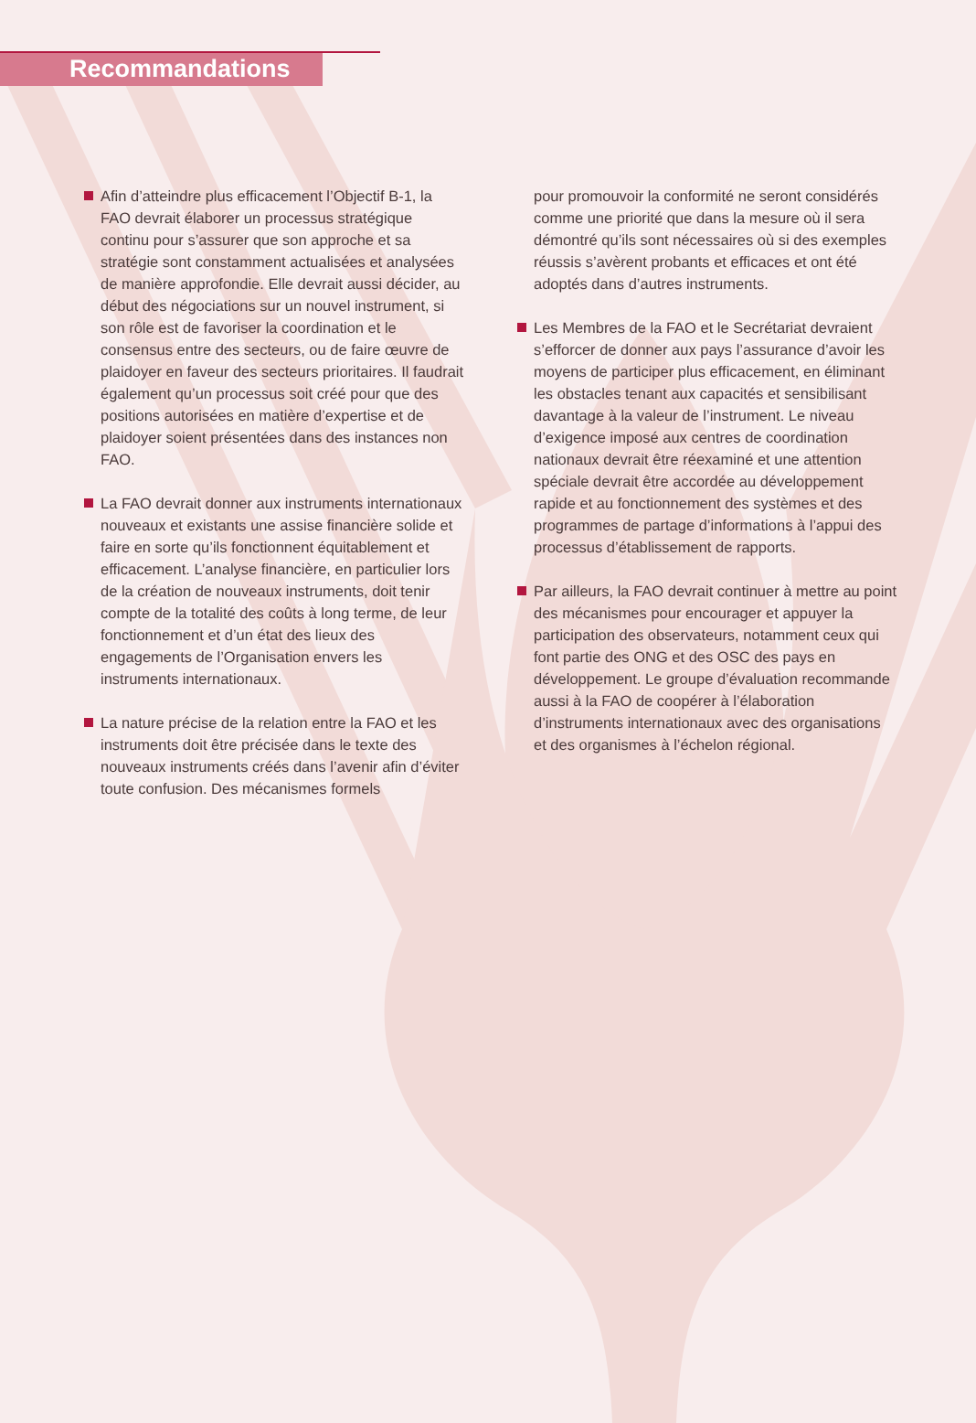Recommandations
Afin d’atteindre plus efficacement l’Objectif B-1, la FAO devrait élaborer un processus stratégique continu pour s’assurer que son approche et sa stratégie sont constamment actualisées et analysées de manière approfondie. Elle devrait aussi décider, au début des négociations sur un nouvel instrument, si son rôle est de favoriser la coordination et le consensus entre des secteurs, ou de faire œuvre de plaidoyer en faveur des secteurs prioritaires. Il faudrait également qu’un processus soit créé pour que des positions autorisées en matière d’expertise et de plaidoyer soient présentées dans des instances non FAO.
La FAO devrait donner aux instruments internationaux nouveaux et existants une assise financière solide et faire en sorte qu’ils fonctionnent équitablement et efficacement. L’analyse financière, en particulier lors de la création de nouveaux instruments, doit tenir compte de la totalité des coûts à long terme, de leur fonctionnement et d’un état des lieux des engagements de l’Organisation envers les instruments internationaux.
La nature précise de la relation entre la FAO et les instruments doit être précisée dans le texte des nouveaux instruments créés dans l’avenir afin d’éviter toute confusion. Des mécanismes formels
pour promouvoir la conformité ne seront considérés comme une priorité que dans la mesure où il sera démontré qu’ils sont nécessaires où si des exemples réussis s’avèrent probants et efficaces et ont été adoptés dans d’autres instruments.
Les Membres de la FAO et le Secrétariat devraient s’efforcer de donner aux pays l’assurance d’avoir les moyens de participer plus efficacement, en éliminant les obstacles tenant aux capacités et sensibilisant davantage à la valeur de l’instrument. Le niveau d’exigence imposé aux centres de coordination nationaux devrait être réexaminé et une attention spéciale devrait être accordée au développement rapide et au fonctionnement des systèmes et des programmes de partage d’informations à l’appui des processus d’établissement de rapports.
Par ailleurs, la FAO devrait continuer à mettre au point des mécanismes pour encourager et appuyer la participation des observateurs, notamment ceux qui font partie des ONG et des OSC des pays en développement. Le groupe d’évaluation recommande aussi à la FAO de coopérer à l’élaboration d’instruments internationaux avec des organisations et des organismes à l’échelon régional.